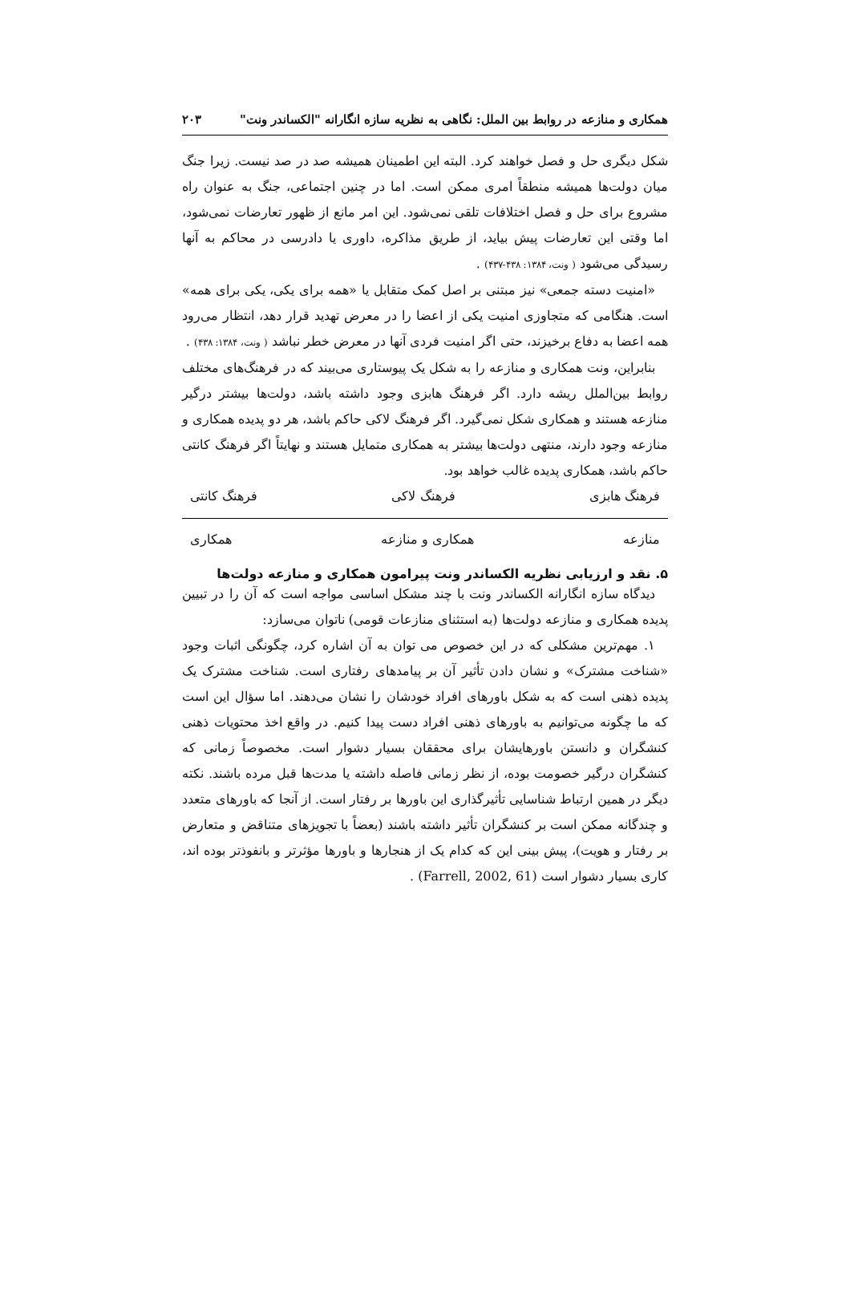همکاری و منازعه در روابط بین الملل: نگاهی به نظریه سازه انگارانه "الکساندر ونت" ۲۰۳
شکل دیگری حل و فصل خواهند کرد. البته این اطمینان همیشه صد در صد نیست. زیرا جنگ میان دولت‌ها همیشه منطقاً امری ممکن است. اما در چنین اجتماعی، جنگ به عنوان راه مشروع برای حل و فصل اختلافات تلقی نمی‌شود. این امر مانع از ظهور تعارضات نمی‌شود، اما وقتی این تعارضات پیش بیاید، از طریق مذاکره، داوری یا دادرسی در محاکم به آنها رسیدگی می‌شود ( ونت، ۱۳۸۴: ۴۳۸-۴۳۷) .
«امنیت دسته جمعی» نیز مبتنی بر اصل کمک متقابل یا «همه برای یکی، یکی برای همه» است. هنگامی که متجاوزی امنیت یکی از اعضا را در معرض تهدید قرار دهد، انتظار می‌رود همه اعضا به دفاع برخیزند، حتی اگر امنیت فردی آنها در معرض خطر نباشد ( ونت، ۱۳۸۴: ۴۳۸) .
بنابراین، ونت همکاری و منازعه را به شکل یک پیوستاری می‌بیند که در فرهنگ‌های مختلف روابط بین‌الملل ریشه دارد. اگر فرهنگ هابزی وجود داشته باشد، دولت‌ها بیشتر درگیر منازعه هستند و همکاری شکل نمی‌گیرد. اگر فرهنگ لاکی حاکم باشد، هر دو پدیده همکاری و منازعه وجود دارند، منتهی دولت‌ها بیشتر به همکاری متمایل هستند و نهایتاً اگر فرهنگ کانتی حاکم باشد، همکاری پدیده غالب خواهد بود.
فرهنگ هابزی فرهنگ لاکی فرهنگ کانتی
منازعه همکاری و منازعه همکاری
۵. نقد و ارزیابی نظریه الکساندر ونت پیرامون همکاری و منازعه دولت‌ها
دیدگاه سازه انگارانه الکساندر ونت با چند مشکل اساسی مواجه است که آن را در تبیین پدیده همکاری و منازعه دولت‌ها (به استثنای منازعات قومی) ناتوان می‌سازد:
۱. مهم‌ترین مشکلی که در این خصوص می توان به آن اشاره کرد، چگونگی اثبات وجود «شناخت مشترک» و نشان دادن تأثیر آن بر پیامدهای رفتاری است. شناخت مشترک یک پدیده ذهنی است که به شکل باورهای افراد خودشان را نشان می‌دهند. اما سؤال این است که ما چگونه می‌توانیم به باورهای ذهنی افراد دست پیدا کنیم. در واقع اخذ محتویات ذهنی کنشگران و دانستن باورهایشان برای محققان بسیار دشوار است. مخصوصاً زمانی که کنشگران درگیر خصومت بوده، از نظر زمانی فاصله داشته یا مدت‌ها قبل مرده باشند. نکته دیگر در همین ارتباط شناسایی تأثیرگذاری این باورها بر رفتار است. از آنجا که باورهای متعدد و چندگانه ممکن است بر کنشگران تأثیر داشته باشند (بعضاً با تجویزهای متناقض و متعارض بر رفتار و هویت)، پیش بینی این که کدام یک از هنجارها و باورها مؤثرتر و بانفوذتر بوده اند، کاری بسیار دشوار است (Farrell, 2002, 61) .